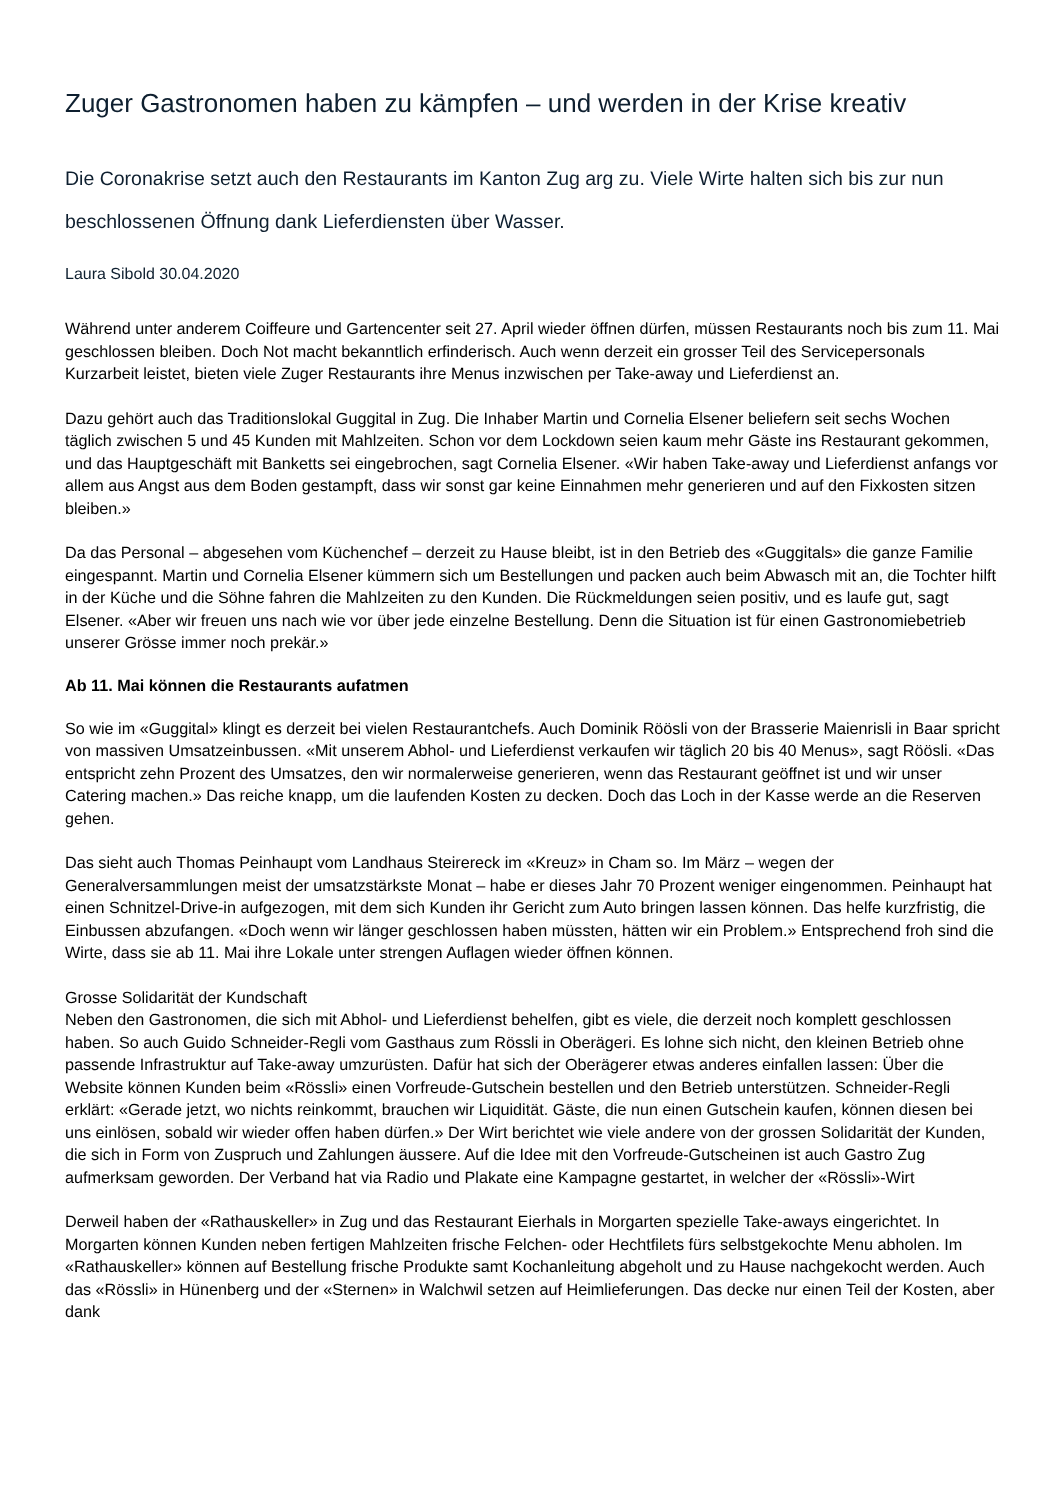Zuger Gastronomen haben zu kämpfen – und werden in der Krise kreativ
Die Coronakrise setzt auch den Restaurants im Kanton Zug arg zu. Viele Wirte halten sich bis zur nun beschlossenen Öffnung dank Lieferdiensten über Wasser.
Laura Sibold 30.04.2020
Während unter anderem Coiffeure und Gartencenter seit 27. April wieder öffnen dürfen, müssen Restaurants noch bis zum 11. Mai geschlossen bleiben. Doch Not macht bekanntlich erfinderisch. Auch wenn derzeit ein grosser Teil des Servicepersonals Kurzarbeit leistet, bieten viele Zuger Restaurants ihre Menus inzwischen per Take-away und Lieferdienst an.
Dazu gehört auch das Traditionslokal Guggital in Zug. Die Inhaber Martin und Cornelia Elsener beliefern seit sechs Wochen täglich zwischen 5 und 45 Kunden mit Mahlzeiten. Schon vor dem Lockdown seien kaum mehr Gäste ins Restaurant gekommen, und das Hauptgeschäft mit Banketts sei eingebrochen, sagt Cornelia Elsener. «Wir haben Take-away und Lieferdienst anfangs vor allem aus Angst aus dem Boden gestampft, dass wir sonst gar keine Einnahmen mehr generieren und auf den Fixkosten sitzen bleiben.»
Da das Personal – abgesehen vom Küchenchef – derzeit zu Hause bleibt, ist in den Betrieb des «Guggitals» die ganze Familie eingespannt. Martin und Cornelia Elsener kümmern sich um Bestellungen und packen auch beim Abwasch mit an, die Tochter hilft in der Küche und die Söhne fahren die Mahlzeiten zu den Kunden. Die Rückmeldungen seien positiv, und es laufe gut, sagt Elsener. «Aber wir freuen uns nach wie vor über jede einzelne Bestellung. Denn die Situation ist für einen Gastronomiebetrieb unserer Grösse immer noch prekär.»
Ab 11. Mai können die Restaurants aufatmen
So wie im «Guggital» klingt es derzeit bei vielen Restaurantchefs. Auch Dominik Röösli von der Brasserie Maienrisli in Baar spricht von massiven Umsatzeinbussen. «Mit unserem Abhol- und Lieferdienst verkaufen wir täglich 20 bis 40 Menus», sagt Röösli. «Das entspricht zehn Prozent des Umsatzes, den wir normalerweise generieren, wenn das Restaurant geöffnet ist und wir unser Catering machen.» Das reiche knapp, um die laufenden Kosten zu decken. Doch das Loch in der Kasse werde an die Reserven gehen.
Das sieht auch Thomas Peinhaupt vom Landhaus Steirereck im «Kreuz» in Cham so. Im März – wegen der Generalversammlungen meist der umsatzstärkste Monat – habe er dieses Jahr 70 Prozent weniger eingenommen. Peinhaupt hat einen Schnitzel-Drive-in aufgezogen, mit dem sich Kunden ihr Gericht zum Auto bringen lassen können. Das helfe kurzfristig, die Einbussen abzufangen. «Doch wenn wir länger geschlossen haben müssten, hätten wir ein Problem.» Entsprechend froh sind die Wirte, dass sie ab 11. Mai ihre Lokale unter strengen Auflagen wieder öffnen können.
Grosse Solidarität der Kundschaft
Neben den Gastronomen, die sich mit Abhol- und Lieferdienst behelfen, gibt es viele, die derzeit noch komplett geschlossen haben. So auch Guido Schneider-Regli vom Gasthaus zum Rössli in Oberägeri. Es lohne sich nicht, den kleinen Betrieb ohne passende Infrastruktur auf Take-away umzurüsten. Dafür hat sich der Oberägerer etwas anderes einfallen lassen: Über die Website können Kunden beim «Rössli» einen Vorfreude-Gutschein bestellen und den Betrieb unterstützen. Schneider-Regli erklärt: «Gerade jetzt, wo nichts reinkommt, brauchen wir Liquidität. Gäste, die nun einen Gutschein kaufen, können diesen bei uns einlösen, sobald wir wieder offen haben dürfen.» Der Wirt berichtet wie viele andere von der grossen Solidarität der Kunden, die sich in Form von Zuspruch und Zahlungen äussere. Auf die Idee mit den Vorfreude-Gutscheinen ist auch Gastro Zug aufmerksam geworden. Der Verband hat via Radio und Plakate eine Kampagne gestartet, in welcher der «Rössli»-Wirt
Derweil haben der «Rathauskeller» in Zug und das Restaurant Eierhals in Morgarten spezielle Take-aways eingerichtet. In Morgarten können Kunden neben fertigen Mahlzeiten frische Felchen- oder Hechtfilets fürs selbstgekochte Menu abholen. Im «Rathauskeller» können auf Bestellung frische Produkte samt Kochanleitung abgeholt und zu Hause nachgekocht werden. Auch das «Rössli» in Hünenberg und der «Sternen» in Walchwil setzen auf Heimlieferungen. Das decke nur einen Teil der Kosten, aber dank